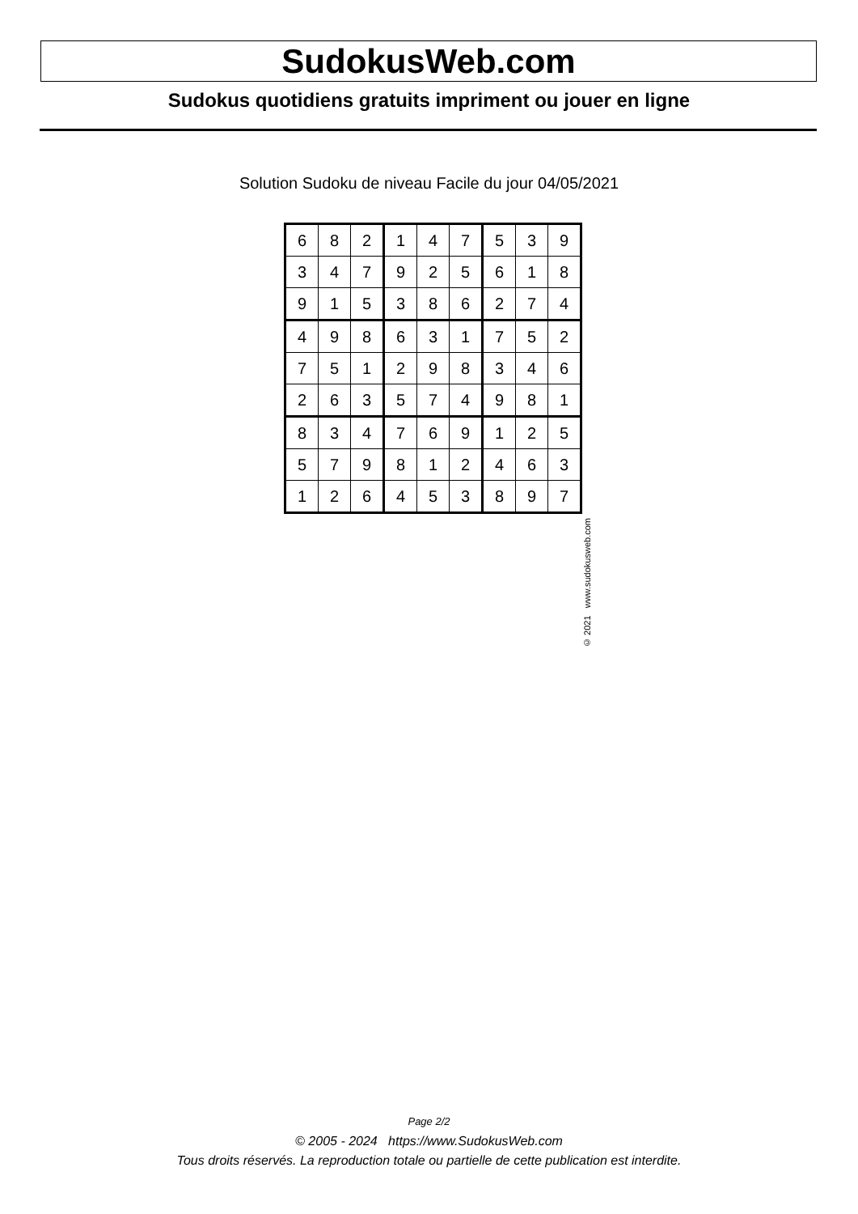SudokusWeb.com
Sudokus quotidiens gratuits impriment ou jouer en ligne
Solution Sudoku de niveau Facile du jour 04/05/2021
| 6 | 8 | 2 | 1 | 4 | 7 | 5 | 3 | 9 |
| 3 | 4 | 7 | 9 | 2 | 5 | 6 | 1 | 8 |
| 9 | 1 | 5 | 3 | 8 | 6 | 2 | 7 | 4 |
| 4 | 9 | 8 | 6 | 3 | 1 | 7 | 5 | 2 |
| 7 | 5 | 1 | 2 | 9 | 8 | 3 | 4 | 6 |
| 2 | 6 | 3 | 5 | 7 | 4 | 9 | 8 | 1 |
| 8 | 3 | 4 | 7 | 6 | 9 | 1 | 2 | 5 |
| 5 | 7 | 9 | 8 | 1 | 2 | 4 | 6 | 3 |
| 1 | 2 | 6 | 4 | 5 | 3 | 8 | 9 | 7 |
© 2021 www.sudokusweb.com
Page 2/2
© 2005 - 2024 https://www.SudokusWeb.com
Tous droits réservés. La reproduction totale ou partielle de cette publication est interdite.